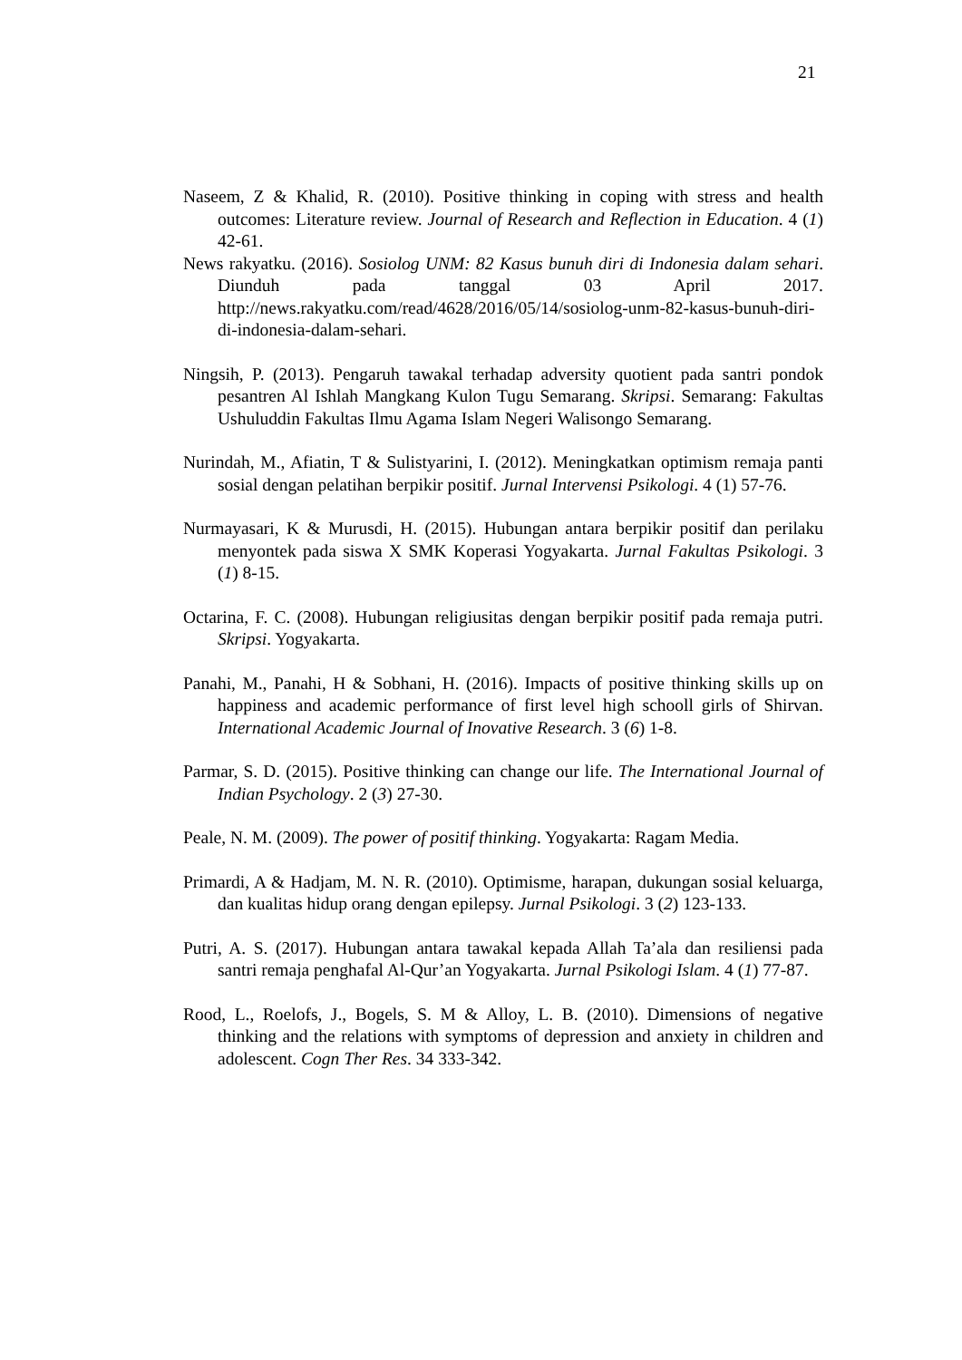21
Naseem, Z & Khalid, R. (2010). Positive thinking in coping with stress and health outcomes: Literature review. Journal of Research and Reflection in Education. 4 (1) 42-61.
News rakyatku. (2016). Sosiolog UNM: 82 Kasus bunuh diri di Indonesia dalam sehari. Diunduh pada tanggal 03 April 2017. http://news.rakyatku.com/read/4628/2016/05/14/sosiolog-unm-82-kasus-bunuh-diri-di-indonesia-dalam-sehari.
Ningsih, P. (2013). Pengaruh tawakal terhadap adversity quotient pada santri pondok pesantren Al Ishlah Mangkang Kulon Tugu Semarang. Skripsi. Semarang: Fakultas Ushuluddin Fakultas Ilmu Agama Islam Negeri Walisongo Semarang.
Nurindah, M., Afiatin, T & Sulistyarini, I. (2012). Meningkatkan optimism remaja panti sosial dengan pelatihan berpikir positif. Jurnal Intervensi Psikologi. 4 (1) 57-76.
Nurmayasari, K & Murusdi, H. (2015). Hubungan antara berpikir positif dan perilaku menyontek pada siswa X SMK Koperasi Yogyakarta. Jurnal Fakultas Psikologi. 3 (1) 8-15.
Octarina, F. C. (2008). Hubungan religiusitas dengan berpikir positif pada remaja putri. Skripsi. Yogyakarta.
Panahi, M., Panahi, H & Sobhani, H. (2016). Impacts of positive thinking skills up on happiness and academic performance of first level high schooll girls of Shirvan. International Academic Journal of Inovative Research. 3 (6) 1-8.
Parmar, S. D. (2015). Positive thinking can change our life. The International Journal of Indian Psychology. 2 (3) 27-30.
Peale, N. M. (2009). The power of positif thinking. Yogyakarta: Ragam Media.
Primardi, A & Hadjam, M. N. R. (2010). Optimisme, harapan, dukungan sosial keluarga, dan kualitas hidup orang dengan epilepsy. Jurnal Psikologi. 3 (2) 123-133.
Putri, A. S. (2017). Hubungan antara tawakal kepada Allah Ta’ala dan resiliensi pada santri remaja penghafal Al-Qur’an Yogyakarta. Jurnal Psikologi Islam. 4 (1) 77-87.
Rood, L., Roelofs, J., Bogels, S. M & Alloy, L. B. (2010). Dimensions of negative thinking and the relations with symptoms of depression and anxiety in children and adolescent. Cogn Ther Res. 34 333-342.